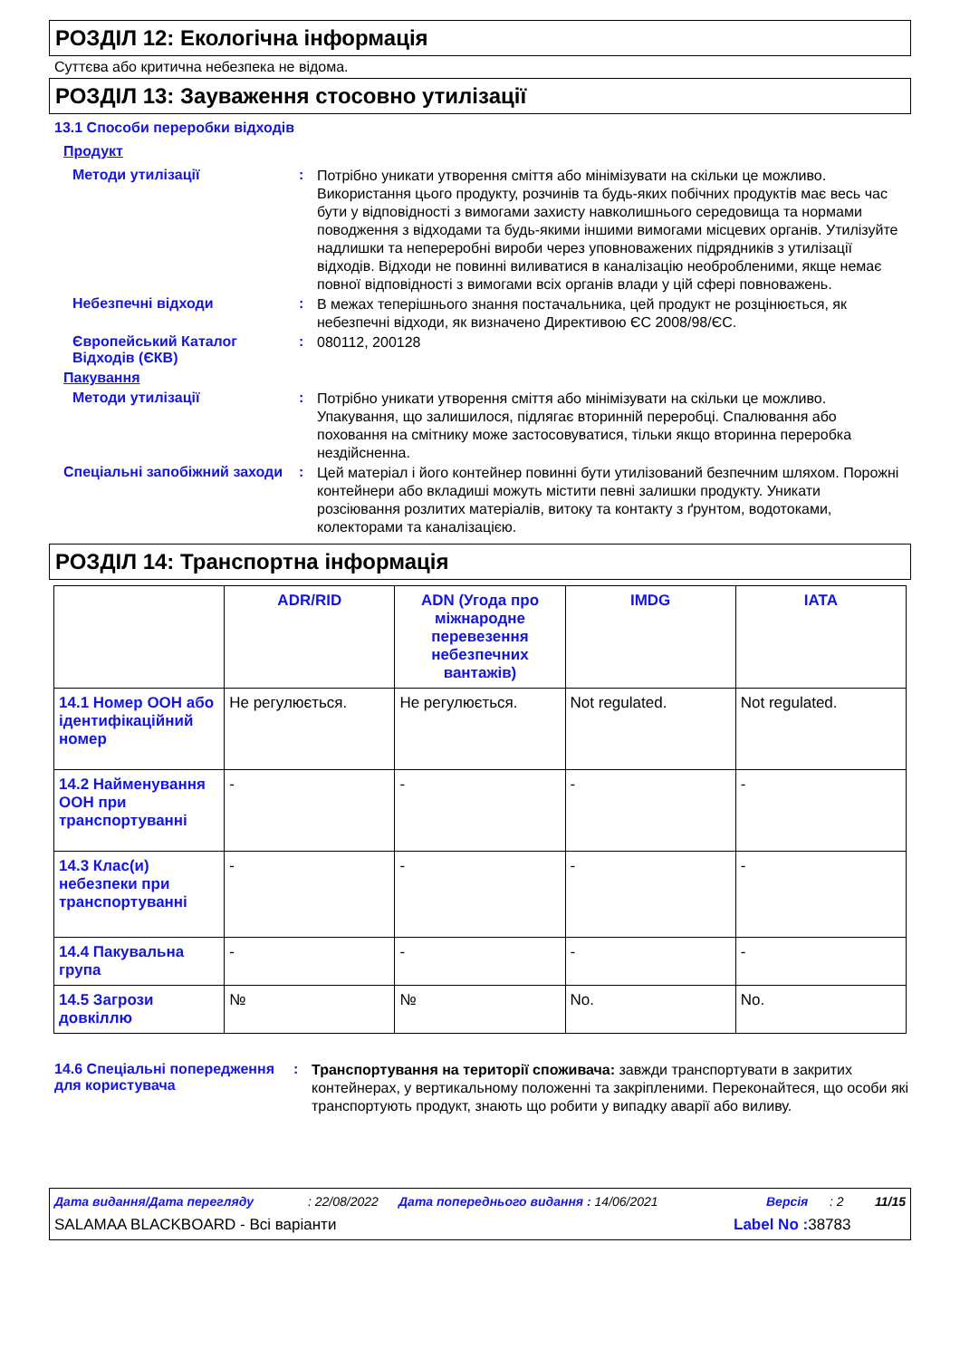РОЗДІЛ 12: Екологічна інформація
Суттєва або критична небезпека не відома.
РОЗДІЛ 13: Зауваження стосовно утилізації
13.1 Способи переробки відходів
Продукт
Методи утилізації :
Потрібно уникати утворення сміття або мінімізувати на скільки це можливо. Використання цього продукту, розчинів та будь-яких побічних продуктів має весь час бути у відповідності з вимогами захисту навколишнього середовища та нормами поводження з відходами та будь-якими іншими вимогами місцевих органів. Утилізуйте надлишки та непереробні вироби через уповноважених підрядників з утилізації відходів. Відходи не повинні виливатися в каналізацію необробленими, якще немає повної відповідності з вимогами всіх органів влади у цій сфері повноважень.
Небезпечні відходи :
В межах теперішнього знання постачальника, цей продукт не розцінюється, як небезпечні відходи, як визначено Директивою ЄС 2008/98/ЄС.
Європейський Каталог Відходів (ЄКВ)
:
080112, 200128
Пакування
Методи утилізації :
Потрібно уникати утворення сміття або мінімізувати на скільки це можливо. Упакування, що залишилося, підлягає вторинній переробці. Спалювання або поховання на смітнику може застосовуватися, тільки якщо вторинна переробка нездійсненна.
Спеціальні запобіжний заходи
:
Цей матеріал і його контейнер повинні бути утилізований безпечним шляхом. Порожні контейнери або вкладиші можуть містити певні залишки продукту. Уникати розсіювання розлитих матеріалів, витоку та контакту з ґрунтом, водотоками, колекторами та каналізацією.
РОЗДІЛ 14: Транспортна інформація
| | ADR/RID | ADN (Угода про міжнародне перевезення небезпечних вантажів) | IMDG | IATA |
| --- | --- | --- | --- | --- |
| 14.1 Номер ООН або ідентифікаційний номер | Не регулюється. | Не регулюється. | Not regulated. | Not regulated. |
| 14.2 Найменування ООН при транспортуванні | - | - | - | - |
| 14.3 Клас(и) небезпеки при транспортуванні | - | - | - | - |
| 14.4 Пакувальна група | - | - | - | - |
| 14.5 Загрози довкіллю | № | № | No. | No. |
14.6 Спеціальні попередження для користувача
:
Транспортування на території споживача: завжди транспортувати в закритих контейнерах, у вертикальному положенні та закріпленими. Переконайтеся, що особи які транспортують продукт, знають що робити у випадку аварії або виливу.
Дата видання/Дата перегляду: 22/08/2022 Дата попереднього видання : 14/06/2021 Версія: 2 11/15
SALAMAA BLACKBOARD - Всі варіанти Label No : 38783